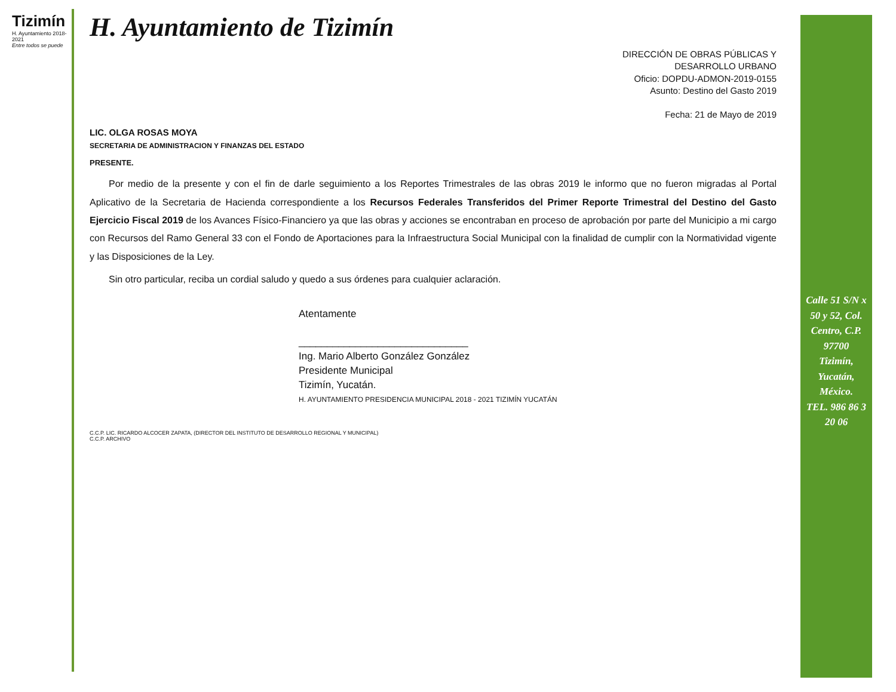Tizimín
H. Ayuntamiento 2018-2021
Entre todos se puede
H. Ayuntamiento de Tizimín
DIRECCIÓN DE OBRAS PÚBLICAS Y
DESARROLLO URBANO
Oficio: DOPDU-ADMON-2019-0155
Asunto: Destino del Gasto 2019
Fecha: 21 de Mayo de 2019
LIC. OLGA ROSAS MOYA
SECRETARIA DE ADMINISTRACION Y FINANZAS DEL ESTADO
PRESENTE.
  Por medio de la presente y con el fin de darle seguimiento a los Reportes Trimestrales de las obras 2019 le informo que no fueron migradas al Portal Aplicativo de la Secretaria de Hacienda correspondiente a los Recursos Federales Transferidos del Primer Reporte Trimestral del Destino del Gasto Ejercicio Fiscal 2019 de los Avances Físico-Financiero ya que las obras y acciones se encontraban en proceso de aprobación por parte del Municipio a mi cargo con Recursos del Ramo General 33 con el Fondo de Aportaciones para la Infraestructura Social Municipal con la finalidad de cumplir con la Normatividad vigente y las Disposiciones de la Ley.
  Sin otro particular, reciba un cordial saludo y quedo a sus órdenes para cualquier aclaración.
Atentamente
______________________________
Ing. Mario Alberto González González
Presidente Municipal
Tizimín, Yucatán.
H. AYUNTAMIENTO PRESIDENCIA MUNICIPAL 2018 - 2021 TIZIMÍN YUCATÁN
C.C.P. LIC. RICARDO ALCOCER ZAPATA, (DIRECTOR DEL INSTITUTO DE DESARROLLO REGIONAL Y MUNICIPAL)
C.C.P. ARCHIVO
Calle 51 S/N x 50 y 52, Col. Centro, C.P. 97700
Tizimín, Yucatán, México.
TEL. 986 86 3 20 06